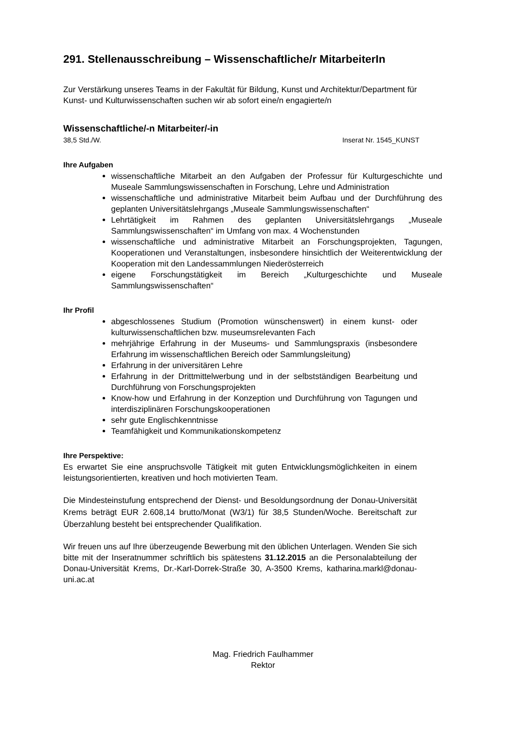291. Stellenausschreibung – Wissenschaftliche/r MitarbeiterIn
Zur Verstärkung unseres Teams in der Fakultät für Bildung, Kunst und Architektur/Department für Kunst- und Kulturwissenschaften suchen wir ab sofort eine/n engagierte/n
Wissenschaftliche/-n Mitarbeiter/-in
38,5 Std./W. Inserat Nr. 1545_KUNST
Ihre Aufgaben
wissenschaftliche Mitarbeit an den Aufgaben der Professur für Kulturgeschichte und Museale Sammlungswissenschaften in Forschung, Lehre und Administration
wissenschaftliche und administrative Mitarbeit beim Aufbau und der Durchführung des geplanten Universitätslehrgangs „Museale Sammlungswissenschaften“
Lehrtätigkeit im Rahmen des geplanten Universitätslehrgangs „Museale Sammlungswissenschaften“ im Umfang von max. 4 Wochenstunden
wissenschaftliche und administrative Mitarbeit an Forschungsprojekten, Tagungen, Kooperationen und Veranstaltungen, insbesondere hinsichtlich der Weiterentwicklung der Kooperation mit den Landessammlungen Niederösterreich
eigene Forschungstätigkeit im Bereich „Kulturgeschichte und Museale Sammlungswissenschaften“
Ihr Profil
abgeschlossenes Studium (Promotion wünschenswert) in einem kunst- oder kulturwissenschaftlichen bzw. museumsrelevanten Fach
mehrjährige Erfahrung in der Museums- und Sammlungspraxis (insbesondere Erfahrung im wissenschaftlichen Bereich oder Sammlungsleitung)
Erfahrung in der universitären Lehre
Erfahrung in der Drittmittelwerbung und in der selbstständigen Bearbeitung und Durchführung von Forschungsprojekten
Know-how und Erfahrung in der Konzeption und Durchführung von Tagungen und interdisziplinären Forschungskooperationen
sehr gute Englischkenntnisse
Teamfähigkeit und Kommunikationskompetenz
Ihre Perspektive:
Es erwartet Sie eine anspruchsvolle Tätigkeit mit guten Entwicklungsmöglichkeiten in einem leistungsorientierten, kreativen und hoch motivierten Team.
Die Mindesteinstufung entsprechend der Dienst- und Besoldungsordnung der Donau-Universität Krems beträgt EUR 2.608,14 brutto/Monat (W3/1) für 38,5 Stunden/Woche. Bereitschaft zur Überzahlung besteht bei entsprechender Qualifikation.
Wir freuen uns auf Ihre überzeugende Bewerbung mit den üblichen Unterlagen. Wenden Sie sich bitte mit der Inseratnummer schriftlich bis spätestens 31.12.2015 an die Personalabteilung der Donau-Universität Krems, Dr.-Karl-Dorrek-Straße 30, A-3500 Krems, katharina.markl@donau-uni.ac.at
Mag. Friedrich Faulhammer
Rektor